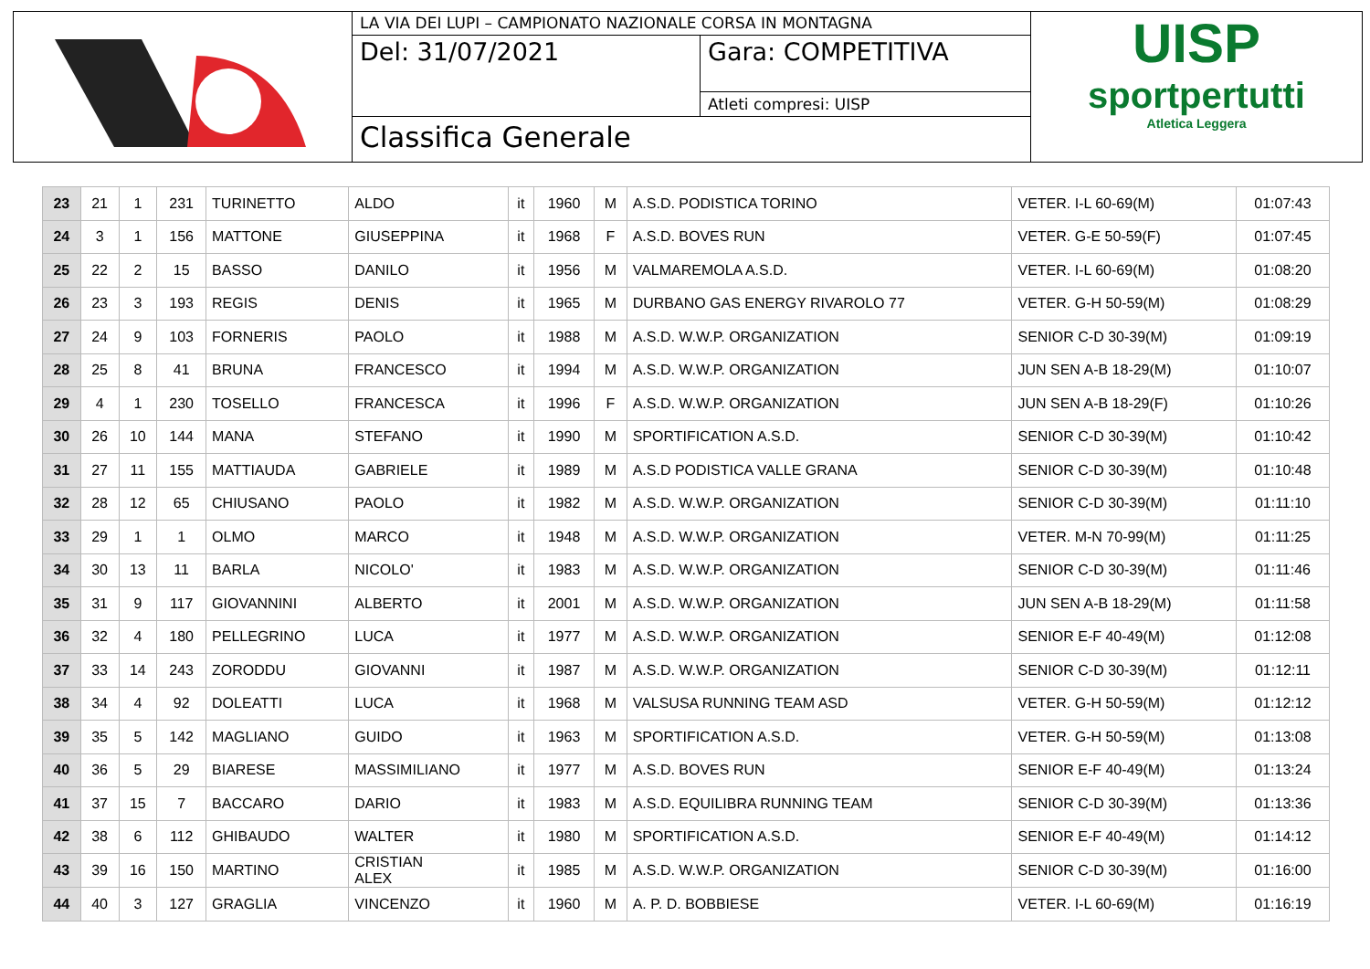LA VIA DEI LUPI – CAMPIONATO NAZIONALE CORSA IN MONTAGNA
Del: 31/07/2021
Gara: COMPETITIVA
Atleti compresi: UISP
Classifica Generale
UISP
sportpertutti
Atletica Leggera
| 23 | 21 | 1 | 231 | TURINETTO | ALDO | it | 1960 | M | A.S.D. PODISTICA TORINO | VETER. I-L 60-69(M) | 01:07:43 |
| 24 | 3 | 1 | 156 | MATTONE | GIUSEPPINA | it | 1968 | F | A.S.D. BOVES RUN | VETER. G-E 50-59(F) | 01:07:45 |
| 25 | 22 | 2 | 15 | BASSO | DANILO | it | 1956 | M | VALMAREMOLA A.S.D. | VETER. I-L 60-69(M) | 01:08:20 |
| 26 | 23 | 3 | 193 | REGIS | DENIS | it | 1965 | M | DURBANO GAS ENERGY RIVAROLO 77 | VETER. G-H 50-59(M) | 01:08:29 |
| 27 | 24 | 9 | 103 | FORNERIS | PAOLO | it | 1988 | M | A.S.D. W.W.P. ORGANIZATION | SENIOR C-D 30-39(M) | 01:09:19 |
| 28 | 25 | 8 | 41 | BRUNA | FRANCESCO | it | 1994 | M | A.S.D. W.W.P. ORGANIZATION | JUN SEN A-B 18-29(M) | 01:10:07 |
| 29 | 4 | 1 | 230 | TOSELLO | FRANCESCA | it | 1996 | F | A.S.D. W.W.P. ORGANIZATION | JUN SEN A-B 18-29(F) | 01:10:26 |
| 30 | 26 | 10 | 144 | MANA | STEFANO | it | 1990 | M | SPORTIFICATION A.S.D. | SENIOR C-D 30-39(M) | 01:10:42 |
| 31 | 27 | 11 | 155 | MATTIAUDA | GABRIELE | it | 1989 | M | A.S.D PODISTICA VALLE GRANA | SENIOR C-D 30-39(M) | 01:10:48 |
| 32 | 28 | 12 | 65 | CHIUSANO | PAOLO | it | 1982 | M | A.S.D. W.W.P. ORGANIZATION | SENIOR C-D 30-39(M) | 01:11:10 |
| 33 | 29 | 1 | 1 | OLMO | MARCO | it | 1948 | M | A.S.D. W.W.P. ORGANIZATION | VETER. M-N 70-99(M) | 01:11:25 |
| 34 | 30 | 13 | 11 | BARLA | NICOLO' | it | 1983 | M | A.S.D. W.W.P. ORGANIZATION | SENIOR C-D 30-39(M) | 01:11:46 |
| 35 | 31 | 9 | 117 | GIOVANNINI | ALBERTO | it | 2001 | M | A.S.D. W.W.P. ORGANIZATION | JUN SEN A-B 18-29(M) | 01:11:58 |
| 36 | 32 | 4 | 180 | PELLEGRINO | LUCA | it | 1977 | M | A.S.D. W.W.P. ORGANIZATION | SENIOR E-F 40-49(M) | 01:12:08 |
| 37 | 33 | 14 | 243 | ZORODDU | GIOVANNI | it | 1987 | M | A.S.D. W.W.P. ORGANIZATION | SENIOR C-D 30-39(M) | 01:12:11 |
| 38 | 34 | 4 | 92 | DOLEATTI | LUCA | it | 1968 | M | VALSUSA RUNNING TEAM ASD | VETER. G-H 50-59(M) | 01:12:12 |
| 39 | 35 | 5 | 142 | MAGLIANO | GUIDO | it | 1963 | M | SPORTIFICATION A.S.D. | VETER. G-H 50-59(M) | 01:13:08 |
| 40 | 36 | 5 | 29 | BIARESE | MASSIMILIANO | it | 1977 | M | A.S.D. BOVES RUN | SENIOR E-F 40-49(M) | 01:13:24 |
| 41 | 37 | 15 | 7 | BACCARO | DARIO | it | 1983 | M | A.S.D. EQUILIBRA RUNNING TEAM | SENIOR C-D 30-39(M) | 01:13:36 |
| 42 | 38 | 6 | 112 | GHIBAUDO | WALTER | it | 1980 | M | SPORTIFICATION A.S.D. | SENIOR E-F 40-49(M) | 01:14:12 |
| 43 | 39 | 16 | 150 | MARTINO | CRISTIAN ALEX | it | 1985 | M | A.S.D. W.W.P. ORGANIZATION | SENIOR C-D 30-39(M) | 01:16:00 |
| 44 | 40 | 3 | 127 | GRAGLIA | VINCENZO | it | 1960 | M | A. P. D. BOBBIESE | VETER. I-L 60-69(M) | 01:16:19 |